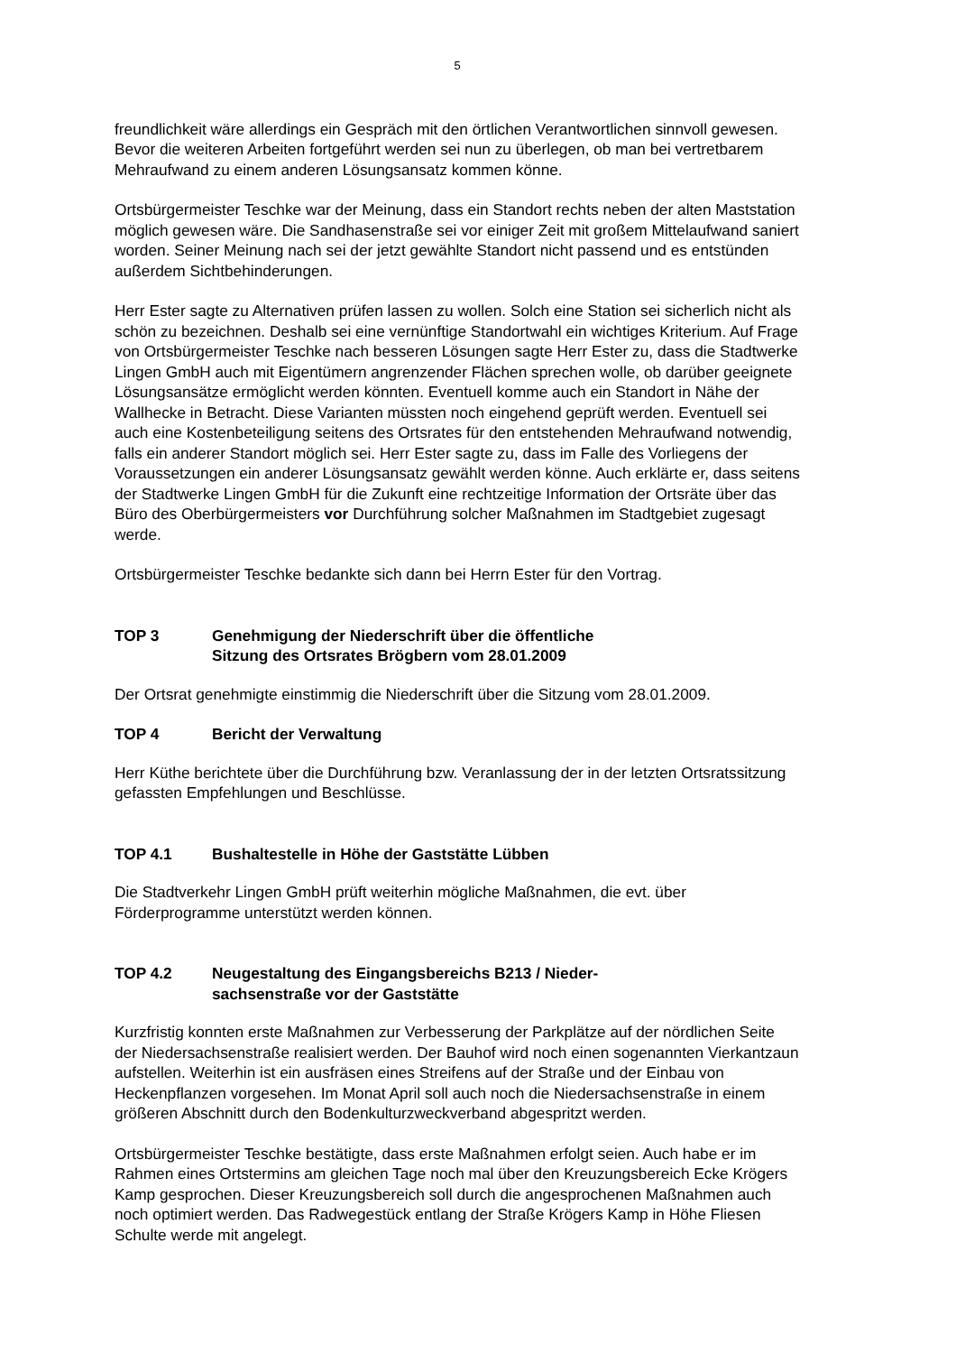5
freundlichkeit wäre allerdings ein Gespräch mit den örtlichen Verantwortlichen sinnvoll gewesen. Bevor die weiteren Arbeiten fortgeführt werden sei nun zu überlegen, ob man bei vertretbarem Mehraufwand zu einem anderen Lösungsansatz kommen könne.
Ortsbürgermeister Teschke war der Meinung, dass ein Standort rechts neben der alten Maststation möglich gewesen wäre. Die Sandhasenstraße sei vor einiger Zeit mit großem Mittelaufwand saniert worden. Seiner Meinung nach sei der jetzt gewählte Standort nicht passend und es entstünden außerdem Sichtbehinderungen.
Herr Ester sagte zu Alternativen prüfen lassen zu wollen. Solch eine Station sei sicherlich nicht als schön zu bezeichnen. Deshalb sei eine vernünftige Standortwahl ein wichtiges Kriterium. Auf Frage von Ortsbürgermeister Teschke nach besseren Lösungen sagte Herr Ester zu, dass die Stadtwerke Lingen GmbH auch mit Eigentümern angrenzender Flächen sprechen wolle, ob darüber geeignete Lösungsansätze ermöglicht werden könnten. Eventuell komme auch ein Standort in Nähe der Wallhecke in Betracht. Diese Varianten müssten noch eingehend geprüft werden. Eventuell sei auch eine Kostenbeteiligung seitens des Ortsrates für den entstehenden Mehraufwand notwendig, falls ein anderer Standort möglich sei. Herr Ester sagte zu, dass im Falle des Vorliegens der Voraussetzungen ein anderer Lösungsansatz gewählt werden könne. Auch erklärte er, dass seitens der Stadtwerke Lingen GmbH für die Zukunft eine rechtzeitige Information der Ortsräte über das Büro des Oberbürgermeisters vor Durchführung solcher Maßnahmen im Stadtgebiet zugesagt werde.
Ortsbürgermeister Teschke bedankte sich dann bei Herrn Ester für den Vortrag.
TOP 3 Genehmigung der Niederschrift über die öffentliche
Sitzung des Ortsrates Brögbern vom 28.01.2009
Der Ortsrat genehmigte einstimmig die Niederschrift über die Sitzung vom 28.01.2009.
TOP 4 Bericht der Verwaltung
Herr Küthe berichtete über die Durchführung bzw. Veranlassung der in der letzten Ortsratssitzung gefassten Empfehlungen und Beschlüsse.
TOP 4.1 Bushaltestelle in Höhe der Gaststätte Lübben
Die Stadtverkehr Lingen GmbH prüft weiterhin mögliche Maßnahmen, die evt. über Förderprogramme unterstützt werden können.
TOP 4.2 Neugestaltung des Eingangsbereichs B213 / Nieder-
sachsenstraße vor der Gaststätte
Kurzfristig konnten erste Maßnahmen zur Verbesserung der Parkplätze auf der nördlichen Seite der Niedersachsenstraße realisiert werden. Der Bauhof wird noch einen sogenannten Vierkantzaun aufstellen. Weiterhin ist ein ausfräsen eines Streifens auf der Straße und der Einbau von Heckenpflanzen vorgesehen. Im Monat April soll auch noch die Niedersachsenstraße in einem größeren Abschnitt durch den Bodenkulturzweckverband abgespritzt werden.
Ortsbürgermeister Teschke bestätigte, dass erste Maßnahmen erfolgt seien. Auch habe er im Rahmen eines Ortstermins am gleichen Tage noch mal über den Kreuzungsbereich Ecke Krögers Kamp gesprochen. Dieser Kreuzungsbereich soll durch die angesprochenen Maßnahmen auch noch optimiert werden. Das Radwegestück entlang der Straße Krögers Kamp in Höhe Fliesen Schulte werde mit angelegt.